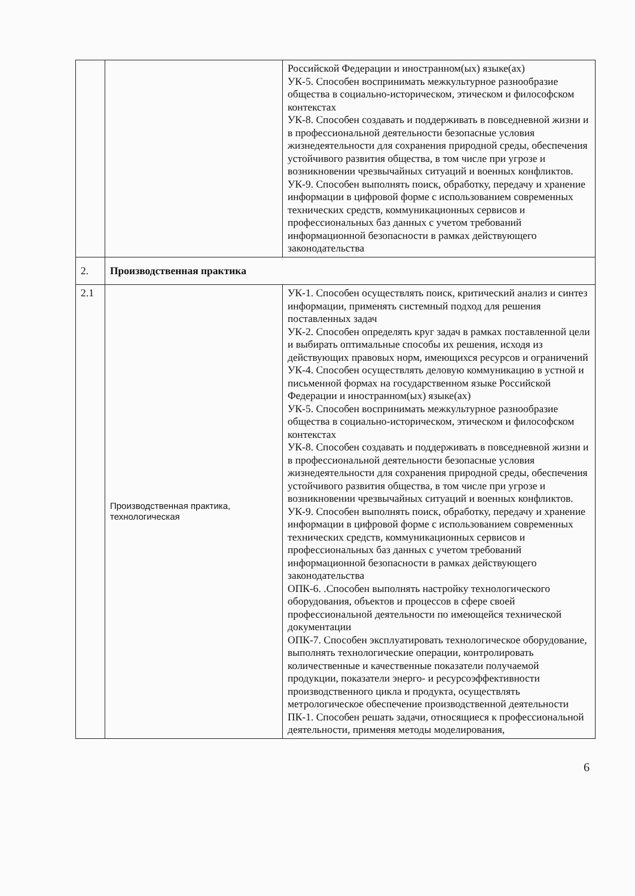| | | Российской Федерации и иностранном(ых) языке(ах) УК-5. Способен воспринимать межкультурное разнообразие общества в социально-историческом, этическом и философском контекстах УК-8. Способен создавать и поддерживать в повседневной жизни и в профессиональной деятельности безопасные условия жизнедеятельности для сохранения природной среды, обеспечения устойчивого развития общества, в том числе при угрозе и возникновении чрезвычайных ситуаций и военных конфликтов. УК-9. Способен выполнять поиск, обработку, передачу и хранение информации в цифровой форме с использованием современных технических средств, коммуникационных сервисов и профессиональных баз данных с учетом требований информационной безопасности в рамках действующего законодательства |
| 2. | Производственная практика | |
| 2.1 | Производственная практика, технологическая | УК-1. Способен осуществлять поиск, критический анализ и синтез информации, применять системный подход для решения поставленных задач УК-2. Способен определять круг задач в рамках поставленной цели и выбирать оптимальные способы их решения, исходя из действующих правовых норм, имеющихся ресурсов и ограничений УК-4. Способен осуществлять деловую коммуникацию в устной и письменной формах на государственном языке Российской Федерации и иностранном(ых) языке(ах) УК-5. Способен воспринимать межкультурное разнообразие общества в социально-историческом, этическом и философском контекстах УК-8. Способен создавать и поддерживать в повседневной жизни и в профессиональной деятельности безопасные условия жизнедеятельности для сохранения природной среды, обеспечения устойчивого развития общества, в том числе при угрозе и возникновении чрезвычайных ситуаций и военных конфликтов. УК-9. Способен выполнять поиск, обработку, передачу и хранение информации в цифровой форме с использованием современных технических средств, коммуникационных сервисов и профессиональных баз данных с учетом требований информационной безопасности в рамках действующего законодательства ОПК-6. .Способен выполнять настройку технологического оборудования, объектов и процессов в сфере своей профессиональной деятельности по имеющейся технической документации ОПК-7. Способен эксплуатировать технологическое оборудование, выполнять технологические операции, контролировать количественные и качественные показатели получаемой продукции, показатели энерго- и ресурсоэффективности производственного цикла и продукта, осуществлять метрологическое обеспечение производственной деятельности ПК-1. Способен решать задачи, относящиеся к профессиональной деятельности, применяя методы моделирования, |
6